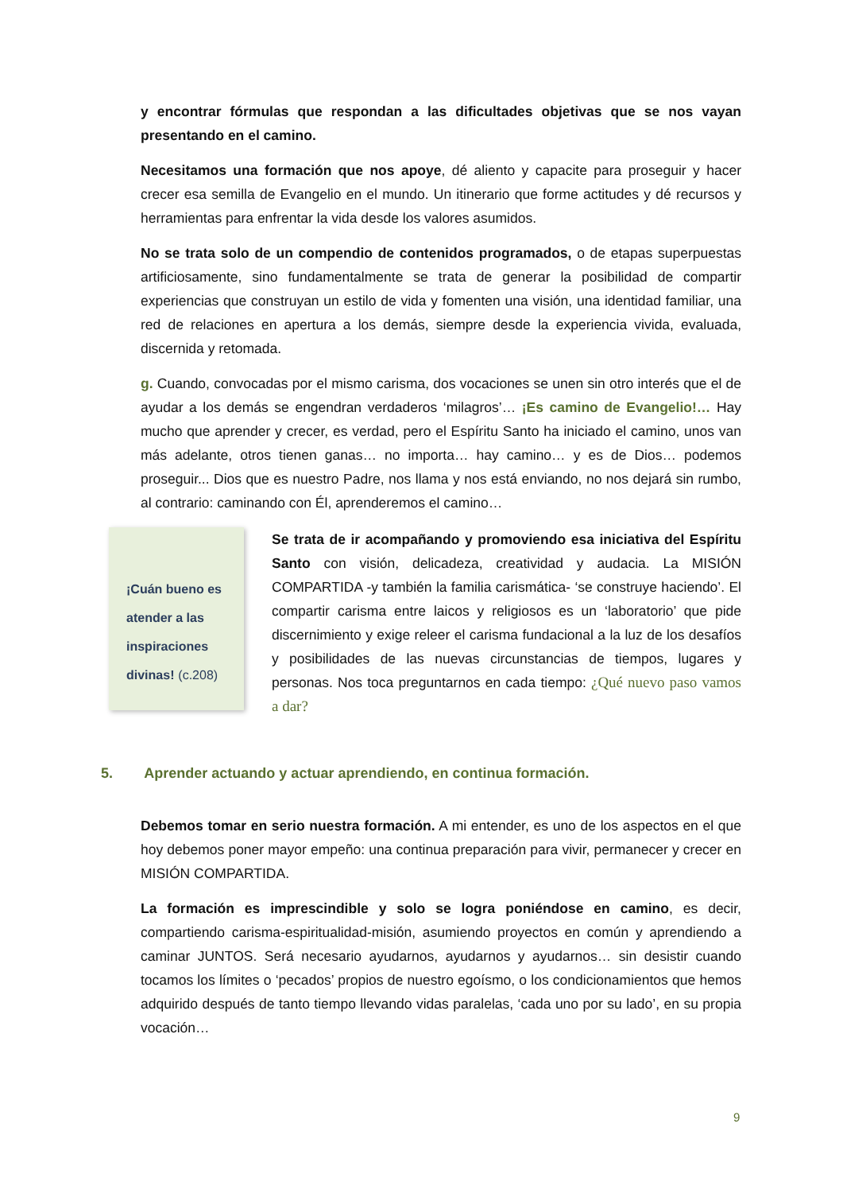y encontrar fórmulas que respondan a las dificultades objetivas que se nos vayan presentando en el camino.
Necesitamos una formación que nos apoye, dé aliento y capacite para proseguir y hacer crecer esa semilla de Evangelio en el mundo. Un itinerario que forme actitudes y dé recursos y herramientas para enfrentar la vida desde los valores asumidos.
No se trata solo de un compendio de contenidos programados, o de etapas superpuestas artificiosamente, sino fundamentalmente se trata de generar la posibilidad de compartir experiencias que construyan un estilo de vida y fomenten una visión, una identidad familiar, una red de relaciones en apertura a los demás, siempre desde la experiencia vivida, evaluada, discernida y retomada.
g. Cuando, convocadas por el mismo carisma, dos vocaciones se unen sin otro interés que el de ayudar a los demás se engendran verdaderos ‘milagros’… ¡Es camino de Evangelio!… Hay mucho que aprender y crecer, es verdad, pero el Espíritu Santo ha iniciado el camino, unos van más adelante, otros tienen ganas… no importa… hay camino… y es de Dios… podemos proseguir... Dios que es nuestro Padre, nos llama y nos está enviando, no nos dejará sin rumbo, al contrario: caminando con Él, aprenderemos el camino…
¡Cuán bueno es atender a las inspiraciones divinas! (c.208)
Se trata de ir acompañando y promoviendo esa iniciativa del Espíritu Santo con visión, delicadeza, creatividad y audacia. La MISIÓN COMPARTIDA -y también la familia carismática- ‘se construye haciendo’. El compartir carisma entre laicos y religiosos es un ‘laboratorio’ que pide discernimiento y exige releer el carisma fundacional a la luz de los desafíos y posibilidades de las nuevas circunstancias de tiempos, lugares y personas. Nos toca preguntarnos en cada tiempo: ¿Qué nuevo paso vamos a dar?
5. Aprender actuando y actuar aprendiendo, en continua formación.
Debemos tomar en serio nuestra formación. A mi entender, es uno de los aspectos en el que hoy debemos poner mayor empeño: una continua preparación para vivir, permanecer y crecer en MISIÓN COMPARTIDA.
La formación es imprescindible y solo se logra poniéndose en camino, es decir, compartiendo carisma-espiritualidad-misión, asumiendo proyectos en común y aprendiendo a caminar JUNTOS. Será necesario ayudarnos, ayudarnos y ayudarnos… sin desistir cuando tocamos los límites o ‘pecados’ propios de nuestro egoísmo, o los condicionamientos que hemos adquirido después de tanto tiempo llevando vidas paralelas, ‘cada uno por su lado’, en su propia vocación…
9